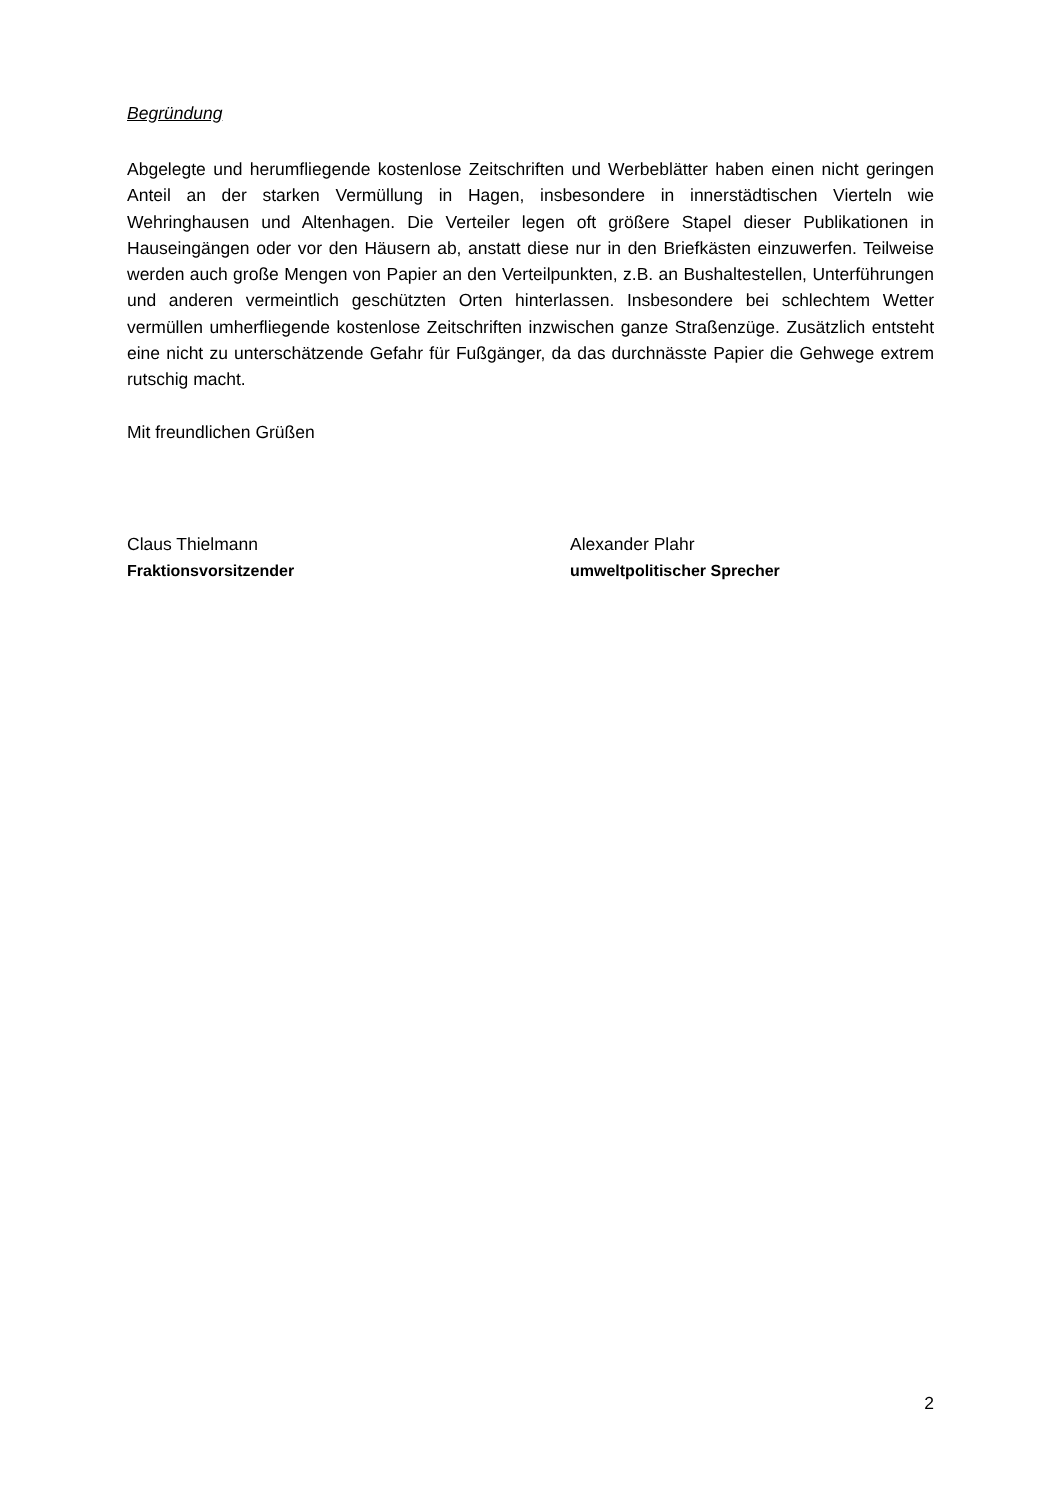Begründung
Abgelegte und herumfliegende kostenlose Zeitschriften und Werbeblätter haben einen nicht geringen Anteil an der starken Vermüllung in Hagen, insbesondere in innerstädtischen Vierteln wie Wehringhausen und Altenhagen. Die Verteiler legen oft größere Stapel dieser Publikationen in Hauseingängen oder vor den Häusern ab, anstatt diese nur in den Briefkästen einzuwerfen. Teilweise werden auch große Mengen von Papier an den Verteilpunkten, z.B. an Bushaltestellen, Unterführungen und anderen vermeintlich geschützten Orten hinterlassen. Insbesondere bei schlechtem Wetter vermüllen umherfliegende kostenlose Zeitschriften inzwischen ganze Straßenzüge. Zusätzlich entsteht eine nicht zu unterschätzende Gefahr für Fußgänger, da das durchnässte Papier die Gehwege extrem rutschig macht.
Mit freundlichen Grüßen
Claus Thielmann
Fraktionsvorsitzender
Alexander Plahr
umweltpolitischer Sprecher
2